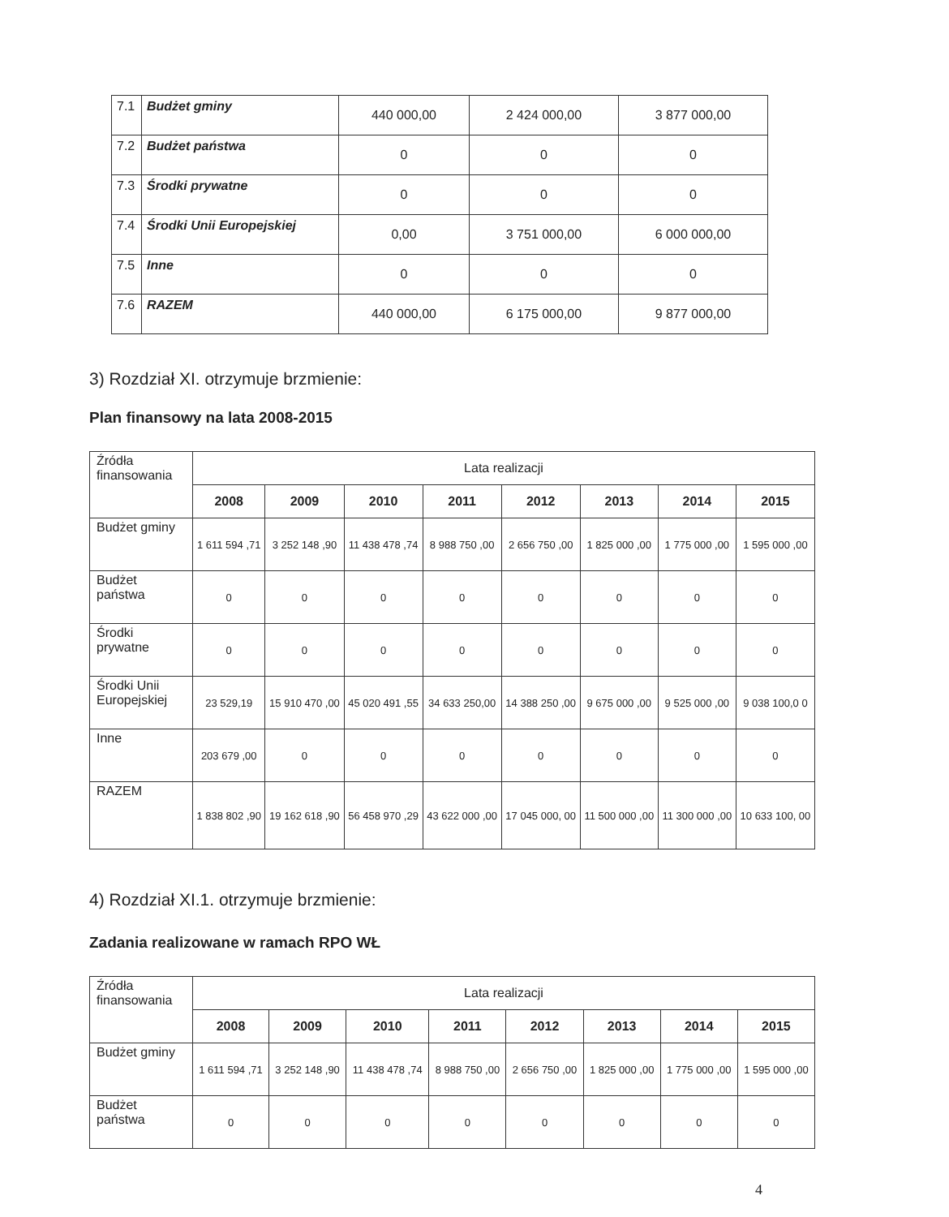| 7.1 | Budżet gminy | 440 000,00 | 2 424 000,00 | 3 877 000,00 |
| 7.2 | Budżet państwa | 0 | 0 | 0 |
| 7.3 | Środki prywatne | 0 | 0 | 0 |
| 7.4 | Środki Unii Europejskiej | 0,00 | 3 751 000,00 | 6 000 000,00 |
| 7.5 | Inne | 0 | 0 | 0 |
| 7.6 | RAZEM | 440 000,00 | 6 175 000,00 | 9 877 000,00 |
3) Rozdział XI. otrzymuje brzmienie:
Plan finansowy na lata 2008-2015
| Źródła finansowania | Lata realizacji | | | | | | | |
| --- | --- | --- | --- | --- | --- | --- | --- | --- |
| | 2008 | 2009 | 2010 | 2011 | 2012 | 2013 | 2014 | 2015 |
| Budżet gminy | 1 611 594 ,71 | 3 252 148 ,90 | 11 438 478 ,74 | 8 988 750 ,00 | 2 656 750 ,00 | 1 825 000 ,00 | 1 775 000 ,00 | 1 595 000 ,00 |
| Budżet państwa | 0 | 0 | 0 | 0 | 0 | 0 | 0 | 0 |
| Środki prywatne | 0 | 0 | 0 | 0 | 0 | 0 | 0 | 0 |
| Środki Unii Europejskiej | 23 529,19 | 15 910 470 ,00 | 45 020 491 ,55 | 34 633 250,00 | 14 388 250 ,00 | 9 675 000 ,00 | 9 525 000 ,00 | 9 038 100,0 0 |
| Inne | 203 679 ,00 | 0 | 0 | 0 | 0 | 0 | 0 | 0 |
| RAZEM | 1 838 802 ,90 | 19 162 618 ,90 | 56 458 970 ,29 | 43 622 000 ,00 | 17 045 000, 00 | 11 500 000 ,00 | 11 300 000 ,00 | 10 633 100, 00 |
4) Rozdział XI.1. otrzymuje brzmienie:
Zadania realizowane w ramach RPO WŁ
| Źródła finansowania | Lata realizacji | | | | | | | |
| --- | --- | --- | --- | --- | --- | --- | --- | --- |
| | 2008 | 2009 | 2010 | 2011 | 2012 | 2013 | 2014 | 2015 |
| Budżet gminy | 1 611 594 ,71 | 3 252 148 ,90 | 11 438 478 ,74 | 8 988 750 ,00 | 2 656 750 ,00 | 1 825 000 ,00 | 1 775 000 ,00 | 1 595 000 ,00 |
| Budżet państwa | 0 | 0 | 0 | 0 | 0 | 0 | 0 | 0 |
4